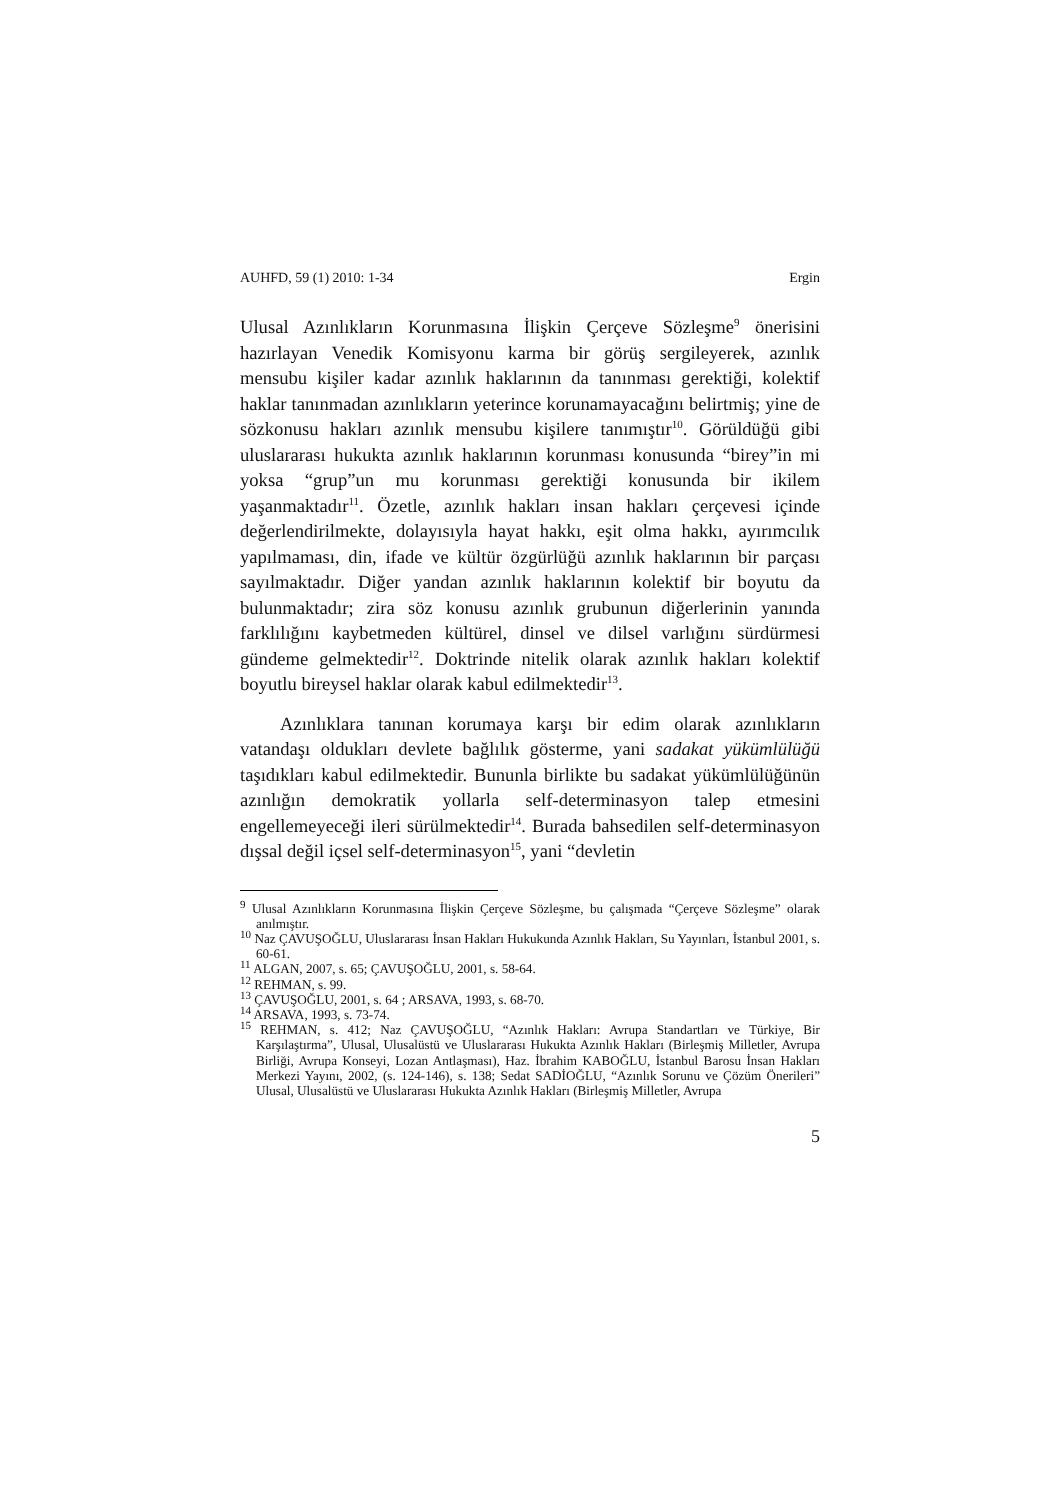AUHFD, 59 (1) 2010: 1-34 Ergin
Ulusal Azınlıkların Korunmasına İlişkin Çerçeve Sözleşme<sup>9</sup> önerisini hazırlayan Venedik Komisyonu karma bir görüş sergileyerek, azınlık mensubu kişiler kadar azınlık haklarının da tanınması gerektiği, kolektif haklar tanınmadan azınlıkların yeterince korunamayacağını belirtmiş; yine de sözkonusu hakları azınlık mensubu kişilere tanımıştır<sup>10</sup>. Görüldüğü gibi uluslararası hukukta azınlık haklarının korunması konusunda “birey”in mi yoksa “grup”un mu korunması gerektiği konusunda bir ikilem yaşanmaktadır<sup>11</sup>. Özetle, azınlık hakları insan hakları çerçevesi içinde değerlendirilmekte, dolayısıyla hayat hakkı, eşit olma hakkı, ayırımcılık yapılmaması, din, ifade ve kültür özgürlüğü azınlık haklarının bir parçası sayılmaktadır. Diğer yandan azınlık haklarının kolektif bir boyutu da bulunmaktadır; zira söz konusu azınlık grubunun diğerlerinin yanında farklılığını kaybetmeden kültürel, dinsel ve dilsel varlığını sürdürmesi gündeme gelmektedir<sup>12</sup>. Doktrinde nitelik olarak azınlık hakları kolektif boyutlu bireysel haklar olarak kabul edilmektedir<sup>13</sup>.
Azınlıklara tanınan korumaya karşı bir edim olarak azınlıkların vatandaşı oldukları devlete bağlılık gösterme, yani sadakat yükümlülüğü taşıdıkları kabul edilmektedir. Bununla birlikte bu sadakat yükümlülüğünün azınlığın demokratik yollarla self-determinasyon talep etmesini engellemeyeceği ileri sürülmektedir<sup>14</sup>. Burada bahsedilen self-determinasyon dışsal değil içsel self-determinasyon<sup>15</sup>, yani “devletin
<sup>9</sup> Ulusal Azınlıkların Korunmasına İlişkin Çerçeve Sözleşme, bu çalışmada “Çerçeve Sözleşme” olarak anılmıştır.
<sup>10</sup> Naz ÇAVUŞOĞLU, Uluslararası İnsan Hakları Hukukunda Azınlık Hakları, Su Yayınları, İstanbul 2001, s. 60-61.
<sup>11</sup> ALGAN, 2007, s. 65; ÇAVUŞOĞLU, 2001, s. 58-64.
<sup>12</sup> REHMAN, s. 99.
<sup>13</sup> ÇAVUŞOĞLU, 2001, s. 64 ; ARSAVA, 1993, s. 68-70.
<sup>14</sup> ARSAVA, 1993, s. 73-74.
<sup>15</sup> REHMAN, s. 412; Naz ÇAVUŞOĞLU, “Azınlık Hakları: Avrupa Standartları ve Türkiye, Bir Karşılaştırma”, Ulusal, Ulusalüstü ve Uluslararası Hukukta Azınlık Hakları (Birleşmiş Milletler, Avrupa Birliği, Avrupa Konseyi, Lozan Antlaşması), Haz. İbrahim KABOĞLU, İstanbul Barosu İnsan Hakları Merkezi Yayını, 2002, (s. 124-146), s. 138; Sedat SADİOĞLU, “Azınlık Sorunu ve Çözüm Önerileri” Ulusal, Ulusalüstü ve Uluslararası Hukukta Azınlık Hakları (Birleşmiş Milletler, Avrupa
5